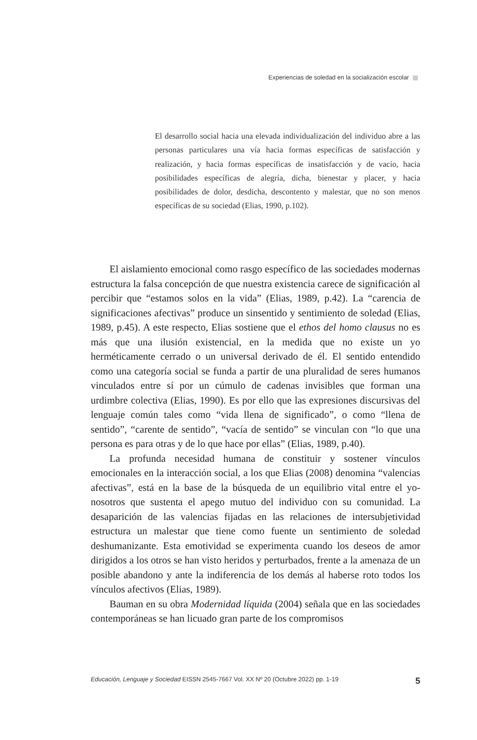Experiencias de soledad en la socialización escolar
El desarrollo social hacia una elevada individualización del individuo abre a las personas particulares una vía hacia formas específicas de satisfacción y realización, y hacia formas específicas de insatisfacción y de vacío, hacia posibilidades específicas de alegría, dicha, bienestar y placer, y hacia posibilidades de dolor, desdicha, descontento y malestar, que no son menos específicas de su sociedad (Elias, 1990, p.102).
El aislamiento emocional como rasgo específico de las sociedades modernas estructura la falsa concepción de que nuestra existencia carece de significación al percibir que “estamos solos en la vida” (Elias, 1989, p.42). La “carencia de significaciones afectivas” produce un sinsentido y sentimiento de soledad (Elias, 1989, p.45). A este respecto, Elias sostiene que el ethos del homo clausus no es más que una ilusión existencial, en la medida que no existe un yo herméticamente cerrado o un universal derivado de él. El sentido entendido como una categoría social se funda a partir de una pluralidad de seres humanos vinculados entre sí por un cúmulo de cadenas invisibles que forman una urdimbre colectiva (Elias, 1990). Es por ello que las expresiones discursivas del lenguaje común tales como “vida llena de significado”, o como “llena de sentido”, “carente de sentido”, “vacía de sentido” se vinculan con “lo que una persona es para otras y de lo que hace por ellas” (Elias, 1989, p.40).
La profunda necesidad humana de constituir y sostener vínculos emocionales en la interacción social, a los que Elias (2008) denomina “valencias afectivas”, está en la base de la búsqueda de un equilibrio vital entre el yo-nosotros que sustenta el apego mutuo del individuo con su comunidad. La desaparición de las valencias fijadas en las relaciones de intersubjetividad estructura un malestar que tiene como fuente un sentimiento de soledad deshumanizante. Esta emotividad se experimenta cuando los deseos de amor dirigidos a los otros se han visto heridos y perturbados, frente a la amenaza de un posible abandono y ante la indiferencia de los demás al haberse roto todos los vínculos afectivos (Elias, 1989).
Bauman en su obra Modernidad líquida (2004) señala que en las sociedades contemporáneas se han licuado gran parte de los compromisos
Educación, Lenguaje y Sociedad EISSN 2545-7667 Vol. XX Nº 20 (Octubre 2022) pp. 1-19
5